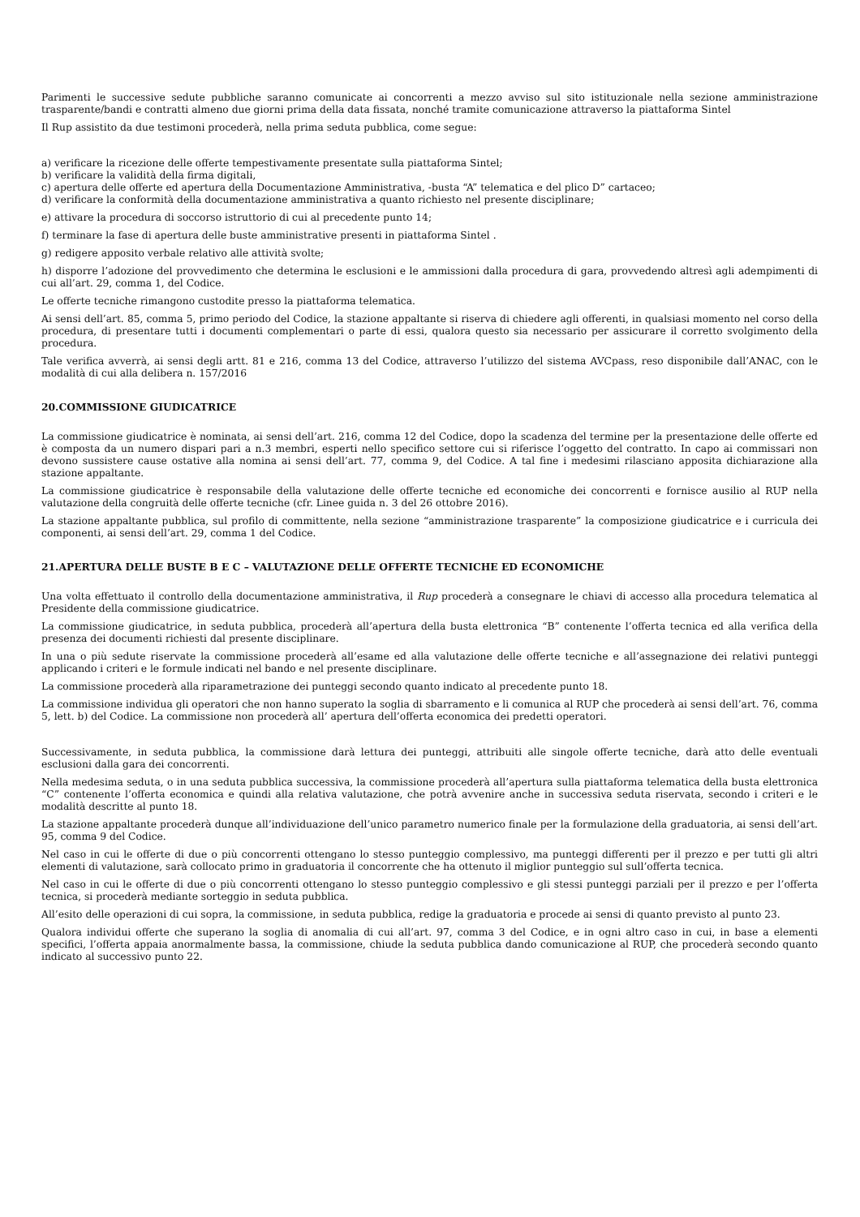Parimenti le successive sedute pubbliche saranno comunicate ai concorrenti a mezzo avviso sul sito istituzionale nella sezione amministrazione trasparente/bandi e contratti almeno due giorni prima della data fissata, nonché tramite comunicazione attraverso la piattaforma Sintel
Il Rup assistito da due testimoni procederà, nella prima seduta pubblica, come segue:
a) verificare la ricezione delle offerte tempestivamente presentate sulla piattaforma Sintel;
b) verificare la validità della firma digitali,
c) apertura delle offerte ed apertura della Documentazione Amministrativa, -busta “A” telematica e del plico D” cartaceo;
d) verificare la conformità della documentazione amministrativa a quanto richiesto nel presente disciplinare;
e) attivare la procedura di soccorso istruttorio di cui al precedente punto 14;
f) terminare la fase di apertura delle buste amministrative presenti in piattaforma Sintel .
g) redigere apposito verbale relativo alle attività svolte;
h) disporre l’adozione del provvedimento che determina le esclusioni e le ammissioni dalla procedura di gara, provvedendo altresì agli adempimenti di cui all’art. 29, comma 1, del Codice.
Le offerte tecniche rimangono custodite presso la piattaforma telematica.
Ai sensi dell’art. 85, comma 5, primo periodo del Codice, la stazione appaltante si riserva di chiedere agli offerenti, in qualsiasi momento nel corso della procedura, di presentare tutti i documenti complementari o parte di essi, qualora questo sia necessario per assicurare il corretto svolgimento della procedura.
Tale verifica avverrà, ai sensi degli artt. 81 e 216, comma 13 del Codice, attraverso l’utilizzo del sistema AVCpass, reso disponibile dall’ANAC, con le modalità di cui alla delibera n. 157/2016
20.COMMISSIONE GIUDICATRICE
La commissione giudicatrice è nominata, ai sensi dell’art. 216, comma 12 del Codice, dopo la scadenza del termine per la presentazione delle offerte ed è composta da un numero dispari pari a n.3 membri, esperti nello specifico settore cui si riferisce l’oggetto del contratto. In capo ai commissari non devono sussistere cause ostative alla nomina ai sensi dell’art. 77, comma 9, del Codice. A tal fine i medesimi rilasciano apposita dichiarazione alla stazione appaltante.
La commissione giudicatrice è responsabile della valutazione delle offerte tecniche ed economiche dei concorrenti e fornisce ausilio al RUP nella valutazione della congruità delle offerte tecniche (cfr. Linee guida n. 3 del 26 ottobre 2016).
La stazione appaltante pubblica, sul profilo di committente, nella sezione “amministrazione trasparente” la composizione giudicatrice e i curricula dei componenti, ai sensi dell’art. 29, comma 1 del Codice.
21.APERTURA DELLE BUSTE B E C – VALUTAZIONE DELLE OFFERTE TECNICHE ED ECONOMICHE
Una volta effettuato il controllo della documentazione amministrativa, il Rup procederà a consegnare le chiavi di accesso alla procedura telematica al Presidente della commissione giudicatrice.
La commissione giudicatrice, in seduta pubblica, procederà all’apertura della busta elettronica “B” contenente l’offerta tecnica ed alla verifica della presenza dei documenti richiesti dal presente disciplinare.
In una o più sedute riservate la commissione procederà all’esame ed alla valutazione delle offerte tecniche e all’assegnazione dei relativi punteggi applicando i criteri e le formule indicati nel bando e nel presente disciplinare.
La commissione procederà alla riparametrazione dei punteggi secondo quanto indicato al precedente punto 18.
La commissione individua gli operatori che non hanno superato la soglia di sbarramento e li comunica al RUP che procederà ai sensi dell’art. 76, comma 5, lett. b) del Codice. La commissione non procederà all’ apertura dell’offerta economica dei predetti operatori.
Successivamente, in seduta pubblica, la commissione darà lettura dei punteggi, attribuiti alle singole offerte tecniche, darà atto delle eventuali esclusioni dalla gara dei concorrenti.
Nella medesima seduta, o in una seduta pubblica successiva, la commissione procederà all’apertura sulla piattaforma telematica della busta elettronica “C” contenente l’offerta economica e quindi alla relativa valutazione, che potrà avvenire anche in successiva seduta riservata, secondo i criteri e le modalità descritte al punto 18.
La stazione appaltante procederà dunque all’individuazione dell’unico parametro numerico finale per la formulazione della graduatoria, ai sensi dell’art. 95, comma 9 del Codice.
Nel caso in cui le offerte di due o più concorrenti ottengano lo stesso punteggio complessivo, ma punteggi differenti per il prezzo e per tutti gli altri elementi di valutazione, sarà collocato primo in graduatoria il concorrente che ha ottenuto il miglior punteggio sul sull’offerta tecnica.
Nel caso in cui le offerte di due o più concorrenti ottengano lo stesso punteggio complessivo e gli stessi punteggi parziali per il prezzo e per l’offerta tecnica, si procederà mediante sorteggio in seduta pubblica.
All’esito delle operazioni di cui sopra, la commissione, in seduta pubblica, redige la graduatoria e procede ai sensi di quanto previsto al punto 23.
Qualora individui offerte che superano la soglia di anomalia di cui all’art. 97, comma 3 del Codice, e in ogni altro caso in cui, in base a elementi specifici, l’offerta appaia anormalmente bassa, la commissione, chiude la seduta pubblica dando comunicazione al RUP, che procederà secondo quanto indicato al successivo punto 22.